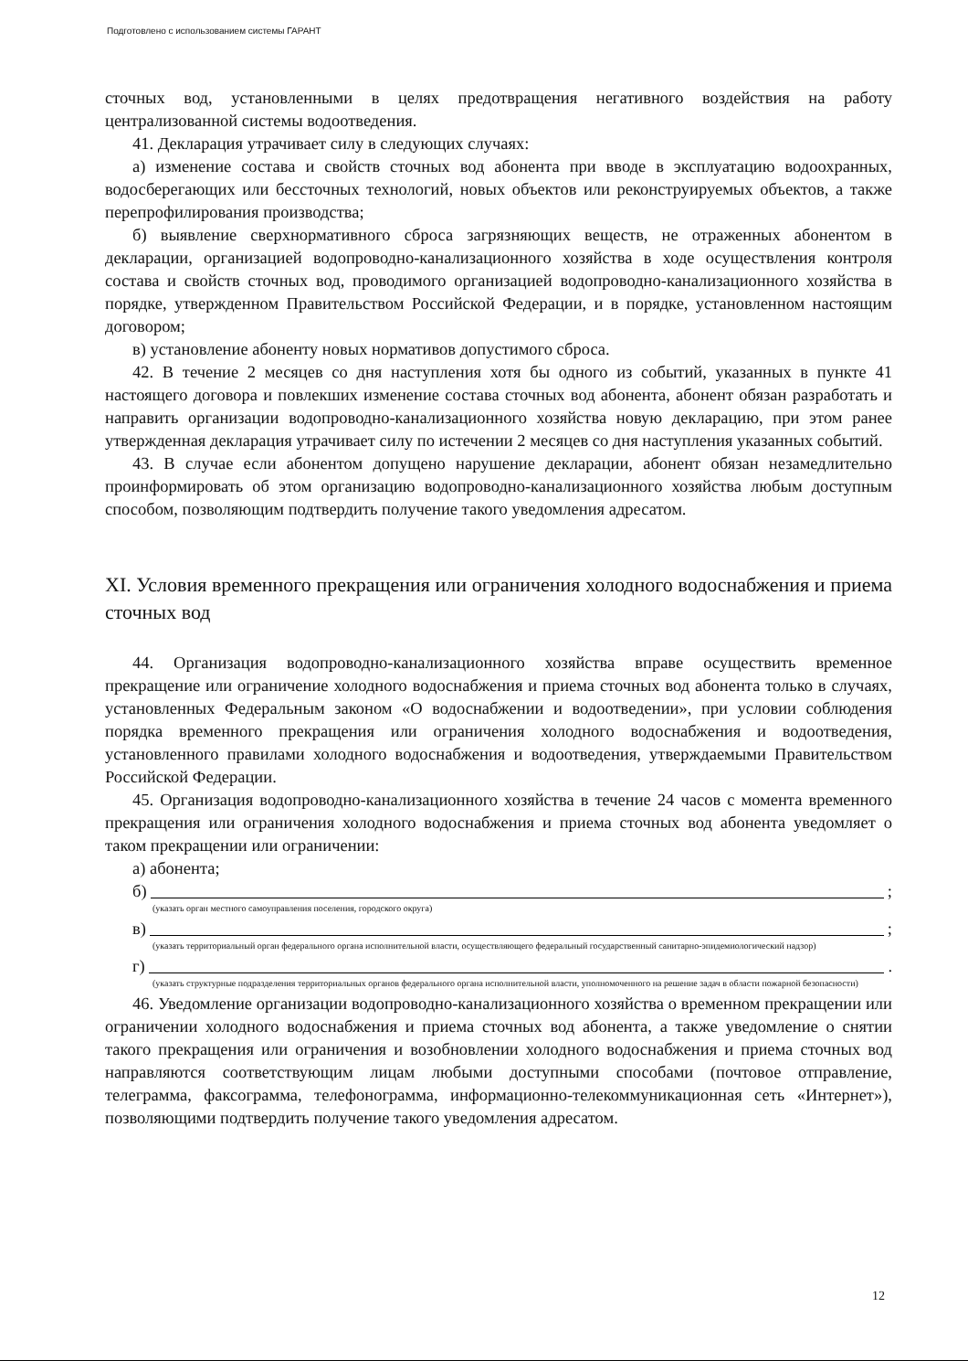Подготовлено с использованием системы ГАРАНТ
сточных вод, установленными в целях предотвращения негативного воздействия на работу централизованной системы водоотведения.
41. Декларация утрачивает силу в следующих случаях:
а) изменение состава и свойств сточных вод абонента при вводе в эксплуатацию водоохранных, водосберегающих или бессточных технологий, новых объектов или реконструируемых объектов, а также перепрофилирования производства;
б) выявление сверхнормативного сброса загрязняющих веществ, не отраженных абонентом в декларации, организацией водопроводно-канализационного хозяйства в ходе осуществления контроля состава и свойств сточных вод, проводимого организацией водопроводно-канализационного хозяйства в порядке, утвержденном Правительством Российской Федерации, и в порядке, установленном настоящим договором;
в) установление абоненту новых нормативов допустимого сброса.
42. В течение 2 месяцев со дня наступления хотя бы одного из событий, указанных в пункте 41 настоящего договора и повлекших изменение состава сточных вод абонента, абонент обязан разработать и направить организации водопроводно-канализационного хозяйства новую декларацию, при этом ранее утвержденная декларация утрачивает силу по истечении 2 месяцев со дня наступления указанных событий.
43. В случае если абонентом допущено нарушение декларации, абонент обязан незамедлительно проинформировать об этом организацию водопроводно-канализационного хозяйства любым доступным способом, позволяющим подтвердить получение такого уведомления адресатом.
XI. Условия временного прекращения или ограничения холодного водоснабжения и приема сточных вод
44. Организация водопроводно-канализационного хозяйства вправе осуществить временное прекращение или ограничение холодного водоснабжения и приема сточных вод абонента только в случаях, установленных Федеральным законом «О водоснабжении и водоотведении», при условии соблюдения порядка временного прекращения или ограничения холодного водоснабжения и водоотведения, установленного правилами холодного водоснабжения и водоотведения, утверждаемыми Правительством Российской Федерации.
45. Организация водопроводно-канализационного хозяйства в течение 24 часов с момента временного прекращения или ограничения холодного водоснабжения и приема сточных вод абонента уведомляет о таком прекращении или ограничении:
а) абонента;
б) ;
(указать орган местного самоуправления поселения, городского округа)
в) ;
(указать территориальный орган федерального органа исполнительной власти, осуществляющего федеральный государственный санитарно-эпидемиологический надзор)
г) .
(указать структурные подразделения территориальных органов федерального органа исполнительной власти, уполномоченного на решение задач в области пожарной безопасности)
46. Уведомление организации водопроводно-канализационного хозяйства о временном прекращении или ограничении холодного водоснабжения и приема сточных вод абонента, а также уведомление о снятии такого прекращения или ограничения и возобновлении холодного водоснабжения и приема сточных вод направляются соответствующим лицам любыми доступными способами (почтовое отправление, телеграмма, факсограмма, телефонограмма, информационно-телекоммуникационная сеть «Интернет»), позволяющими подтвердить получение такого уведомления адресатом.
12